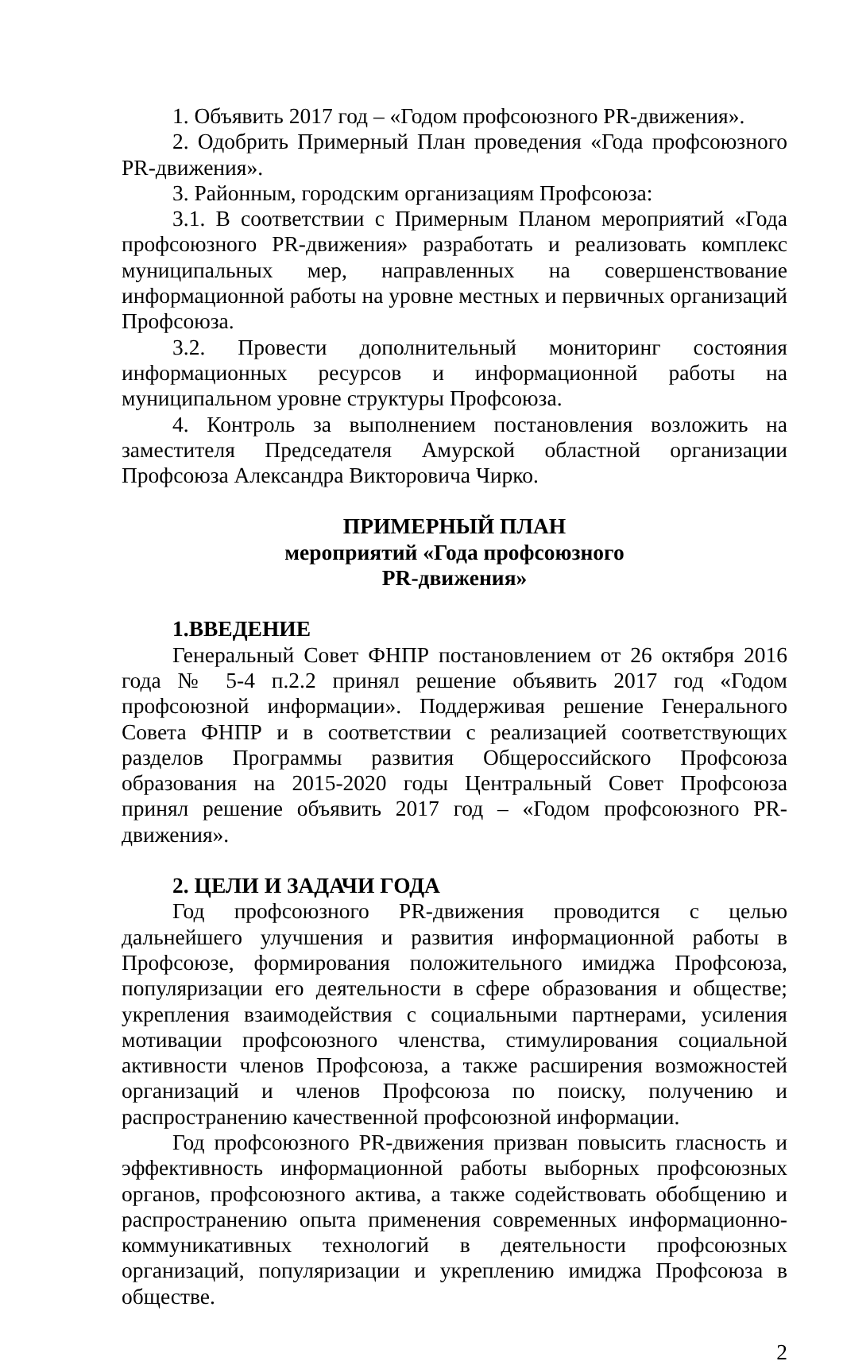1. Объявить 2017 год – «Годом профсоюзного PR-движения».
2. Одобрить Примерный План проведения «Года профсоюзного PR-движения».
3. Районным, городским организациям Профсоюза:
3.1. В соответствии с Примерным Планом мероприятий «Года профсоюзного PR-движения» разработать и реализовать комплекс муниципальных мер, направленных на совершенствование информационной работы на уровне местных и первичных организаций Профсоюза.
3.2. Провести дополнительный мониторинг состояния информационных ресурсов и информационной работы на муниципальном уровне структуры Профсоюза.
4. Контроль за выполнением постановления возложить на заместителя Председателя Амурской областной организации Профсоюза Александра Викторовича Чирко.
ПРИМЕРНЫЙ ПЛАН
мероприятий «Года профсоюзного
PR-движения»
1.ВВЕДЕНИЕ
Генеральный Совет ФНПР постановлением от 26 октября 2016 года № 5-4 п.2.2 принял решение объявить 2017 год «Годом профсоюзной информации». Поддерживая решение Генерального Совета ФНПР и в соответствии с реализацией соответствующих разделов Программы развития Общероссийского Профсоюза образования на 2015-2020 годы Центральный Совет Профсоюза принял решение объявить 2017 год – «Годом профсоюзного PR-движения».
2. ЦЕЛИ И ЗАДАЧИ ГОДА
Год профсоюзного PR-движения проводится с целью дальнейшего улучшения и развития информационной работы в Профсоюзе, формирования положительного имиджа Профсоюза, популяризации его деятельности в сфере образования и обществе; укрепления взаимодействия с социальными партнерами, усиления мотивации профсоюзного членства, стимулирования социальной активности членов Профсоюза, а также расширения возможностей организаций и членов Профсоюза по поиску, получению и распространению качественной профсоюзной информации.
Год профсоюзного PR-движения призван повысить гласность и эффективность информационной работы выборных профсоюзных органов, профсоюзного актива, а также содействовать обобщению и распространению опыта применения современных информационно-коммуникативных технологий в деятельности профсоюзных организаций, популяризации и укреплению имиджа Профсоюза в обществе.
2